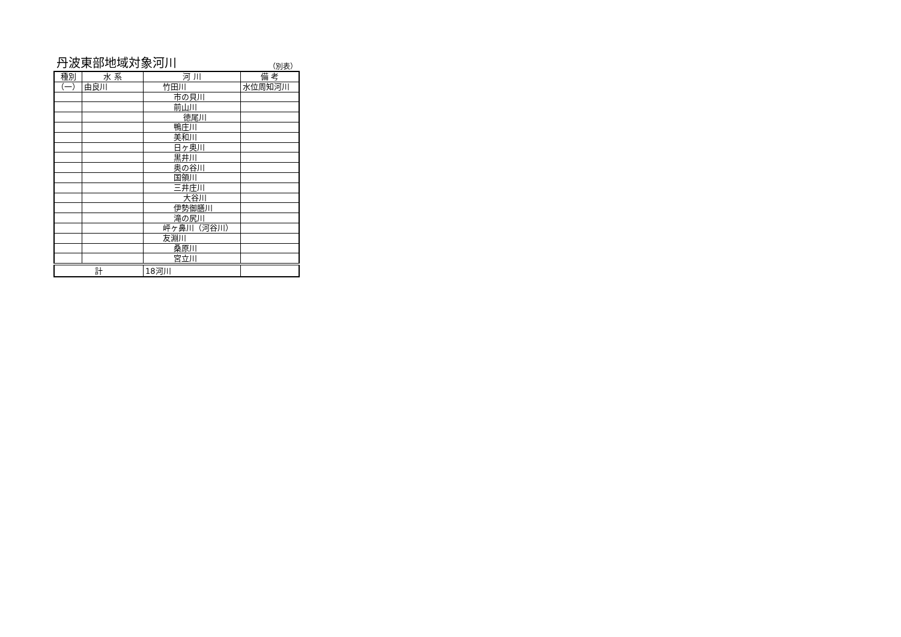丹波東部地域対象河川
（別表）
| 種別 | 水 系 | 河 川 | 備 考 |
| --- | --- | --- | --- |
| （一） | 由良川 | 竹田川 | 水位周知河川 |
| | | 市の貝川 | |
| | | 前山川 | |
| | | 徳尾川 | |
| | | 鴨庄川 | |
| | | 美和川 | |
| | | 日ヶ奥川 | |
| | | 黒井川 | |
| | | 奥の谷川 | |
| | | 国領川 | |
| | | 三井庄川 | |
| | | 大谷川 | |
| | | 伊勢御膳川 | |
| | | 滝の尻川 | |
| | | 岼ヶ鼻川（河谷川） | |
| | | 友淵川 | |
| | | 桑原川 | |
| | | 宮立川 | |
| 計 | | 18河川 | |